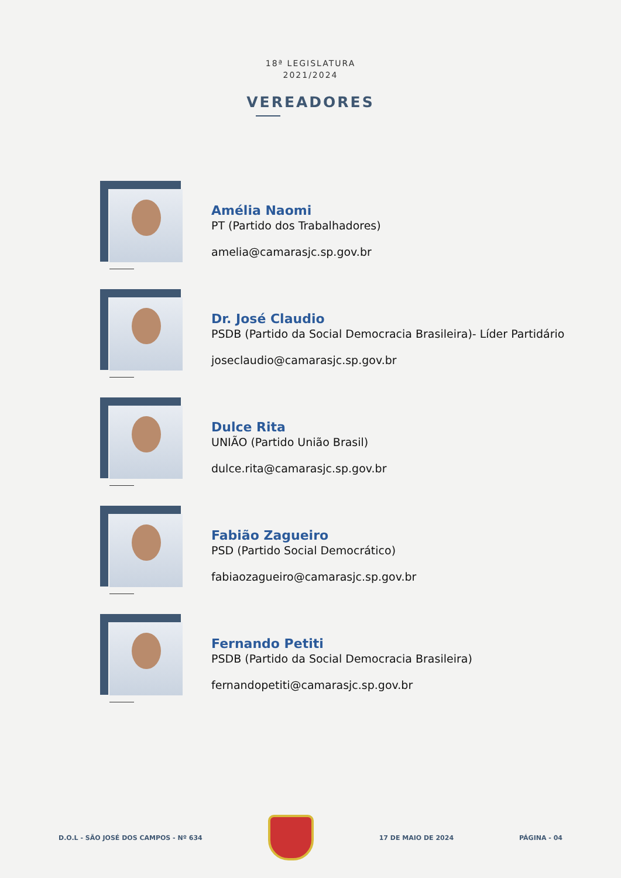18ª LEGISLATURA
2021/2024
VEREADORES
Amélia Naomi
PT (Partido dos Trabalhadores)
amelia@camarasjc.sp.gov.br
Dr. José Claudio
PSDB (Partido da Social Democracia Brasileira)- Líder Partidário
joseclaudio@camarasjc.sp.gov.br
Dulce Rita
UNIÃO (Partido União Brasil)
dulce.rita@camarasjc.sp.gov.br
Fabião Zagueiro
PSD (Partido Social Democrático)
fabiaozagueiro@camarasjc.sp.gov.br
Fernando Petiti
PSDB (Partido da Social Democracia Brasileira)
fernandopetiti@camarasjc.sp.gov.br
D.O.L - SÃO JOSÉ DOS CAMPOS - Nº 634
17 DE MAIO DE 2024 PÁGINA - 04